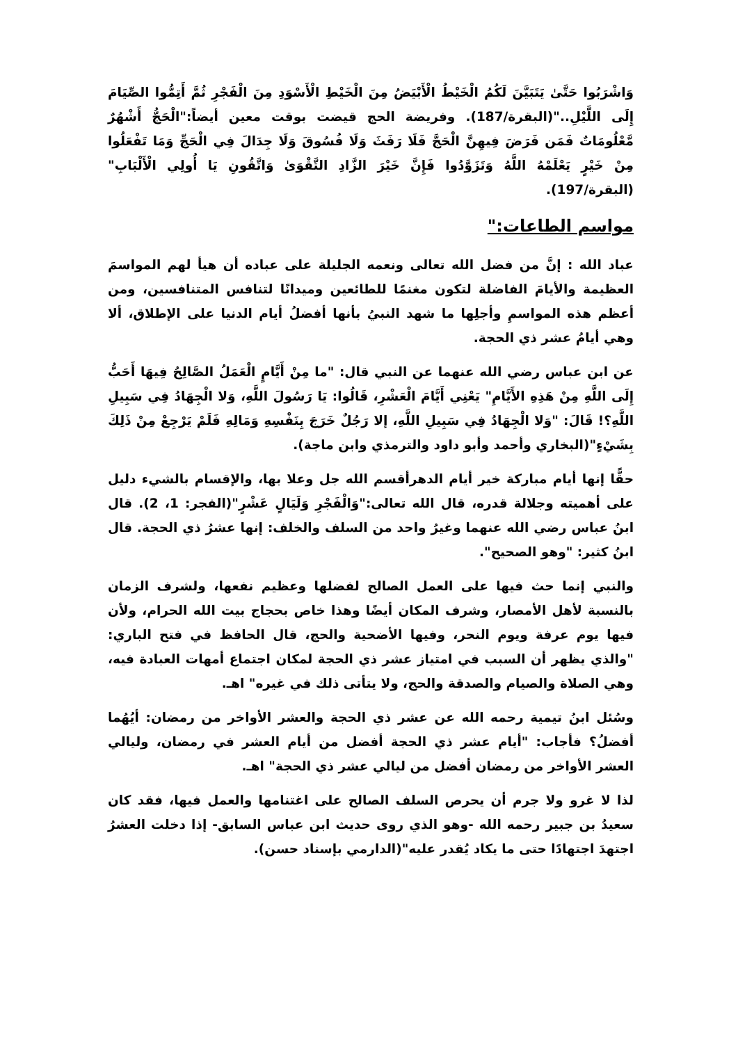وَاشْرَبُوا حَتَّىٰ يَتَبَيَّنَ لَكُمُ الْخَيْطُ الْأَبْيَضُ مِنَ الْخَيْطِ الْأَسْوَدِ مِنَ الْفَجْرِ ثُمَّ أَتِمُّوا الصِّيَامَ إِلَى اللَّيْلِ.."(البقرة/187). وفريضة الحج قيضت بوقت معين أيضاً:"الْحَجُّ أَشْهُرٌ مَّعْلُومَاتٌ فَمَن فَرَضَ فِيهِنَّ الْحَجَّ فَلَا رَفَثَ وَلَا فُسُوقَ وَلَا جِدَالَ فِي الْحَجِّ وَمَا تَفْعَلُوا مِنْ خَيْرٍ يَعْلَمْهُ اللَّهُ وَتَزَوَّدُوا فَإِنَّ خَيْرَ الزَّادِ التَّقْوَىٰ وَاتَّقُونِ يَا أُولِي الْأَلْبَابِ"(البقرة/197).
مواسم الطاعات:"
عباد الله : إنَّ من فضل الله تعالى ونعمه الجليلة على عباده أن هيأ لهم المواسمَ العظيمة والأيامَ الفاضلة لتكون مغنمًا للطائعين وميدانًا لتنافس المتنافسين، ومن أعظم هذه المواسمِ وأجلِها ما شهد النبيُ بأنها أفضلُ أيام الدنيا على الإطلاق، ألا وهي أيامُ عشر ذي الحجة.
عن ابن عباس رضي الله عنهما عن النبي قال: "ما مِنْ أَيَّامٍ الْعَمَلُ الصَّالِحُ فِيهَا أَحَبُّ إِلَى اللَّهِ مِنْ هَذِهِ الأَيَّامِ" يَعْنِي أَيَّامَ الْعَشْرِ، قَالُوا: يَا رَسُولَ اللَّهِ، وَلا الْجِهَادُ فِي سَبِيلِ اللَّهِ؟! قَالَ: "وَلا الْجِهَادُ فِي سَبِيلِ اللَّهِ، إلا رَجُلٌ خَرَجَ بِنَفْسِهِ وَمَالِهِ فَلَمْ يَرْجِعْ مِنْ ذَلِكَ بِشَيْءٍ"(البخاري وأحمد وأبو داود والترمذي وابن ماجة).
حقًّا إنها أيام مباركة خير أيام الدهرأقسم الله جل وعلا بها، والإقسام بالشيء دليل على أهميته وجلالة قدره، قال الله تعالى:"وَالْفَجْرِ وَلَيَالٍ عَشْرٍ"(الفجر: 1، 2). قال ابنُ عباس رضي الله عنهما وغيرُ واحد من السلف والخلف: إنها عشرُ ذي الحجة. قال ابنُ كثير: "وهو الصحيح".
والنبي إنما حث فيها على العمل الصالح لفضلها وعظيم نفعها، ولشرف الزمان بالنسبة لأهل الأمصار، وشرف المكان أيضًا وهذا خاص بحجاج بيت الله الحرام، ولأن فيها يوم عرفة ويوم النحر، وفيها الأضحية والحج، قال الحافظ في فتح الباري: "والذي يظهر أن السبب في امتياز عشر ذي الحجة لمكان اجتماع أمهات العبادة فيه، وهي الصلاة والصيام والصدقة والحج، ولا يتأتى ذلك في غيره" اهـ.
وسُئل ابنُ تيمية رحمه الله عن عشر ذي الحجة والعشر الأواخر من رمضان: أيُهُما أفضلُ؟ فأجاب: "أيام عشر ذي الحجة أفضل من أيام العشر في رمضان، وليالي العشر الأواخر من رمضان أفضل من ليالي عشر ذي الحجة" اهـ.
لذا لا غرو ولا جرم أن يحرص السلف الصالح على اغتنامها والعمل فيها، فقد كان سعيدُ بن جبير رحمه الله -وهو الذي روى حديث ابن عباس السابق- إذا دخلت العشرُ اجتهدَ اجتهادًا حتى ما يكاد يُقدر عليه"(الدارمي بإسناد حسن).